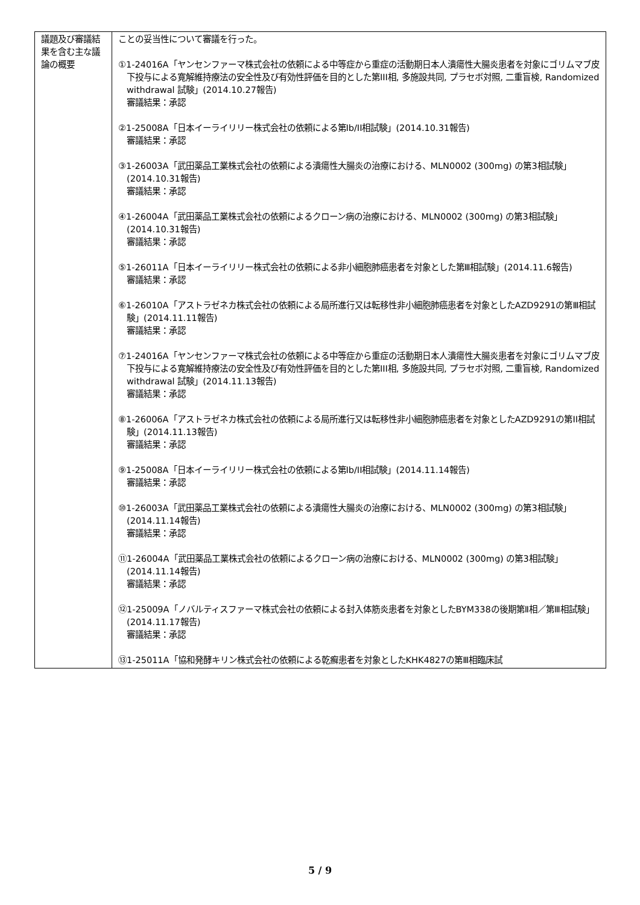| 議題及び審議結果を含む主な議論の概要 | ことの妥当性について審議を行った。 ①1-24016A「ヤンセンファーマ株式会社の依頼による中等症から重症の活動期日本人潰瘍性大腸炎患者を対象にゴリムマブ皮下投与による寛解維持療法の安全性及び有効性評価を目的とした第III相, 多施設共同, プラセボ対照, 二重盲検, Randomized withdrawal 試験」(2014.10.27報告) 審議結果：承認 ②1-25008A「日本イーライリリー株式会社の依頼による第Ib/II相試験」(2014.10.31報告) 審議結果：承認 ③1-26003A「武田薬品工業株式会社の依頼による潰瘍性大腸炎の治療における、MLN0002 (300mg) の第3相試験」(2014.10.31報告) 審議結果：承認 ④1-26004A「武田薬品工業株式会社の依頼によるクローン病の治療における、MLN0002 (300mg) の第3相試験」(2014.10.31報告) 審議結果：承認 ⑤1-26011A「日本イーライリリー株式会社の依頼による非小細胞肺癌患者を対象とした第Ⅲ相試験」(2014.11.6報告) 審議結果：承認 ⑥1-26010A「アストラゼネカ株式会社の依頼による局所進行又は転移性非小細胞肺癌患者を対象としたAZD9291の第Ⅲ相試験」(2014.11.11報告) 審議結果：承認 ⑦1-24016A「ヤンセンファーマ株式会社の依頼による中等症から重症の活動期日本人潰瘍性大腸炎患者を対象にゴリムマブ皮下投与による寛解維持療法の安全性及び有効性評価を目的とした第III相, 多施設共同, プラセボ対照, 二重盲検, Randomized withdrawal 試験」(2014.11.13報告) 審議結果：承認 ⑧1-26006A「アストラゼネカ株式会社の依頼による局所進行又は転移性非小細胞肺癌患者を対象としたAZD9291の第II相試験」(2014.11.13報告) 審議結果：承認 ⑨1-25008A「日本イーライリリー株式会社の依頼による第Ib/II相試験」(2014.11.14報告) 審議結果：承認 ⑩1-26003A「武田薬品工業株式会社の依頼による潰瘍性大腸炎の治療における、MLN0002 (300mg) の第3相試験」(2014.11.14報告) 審議結果：承認 ⑪1-26004A「武田薬品工業株式会社の依頼によるクローン病の治療における、MLN0002 (300mg) の第3相試験」(2014.11.14報告) 審議結果：承認 ⑫1-25009A「ノバルティスファーマ株式会社の依頼による封入体筋炎患者を対象としたBYM338の後期第Ⅱ相／第Ⅲ相試験」(2014.11.17報告) 審議結果：承認 ⑬1-25011A「協和発酵キリン株式会社の依頼による乾癬患者を対象としたKHK4827の第Ⅲ相臨床試 |
5 / 9